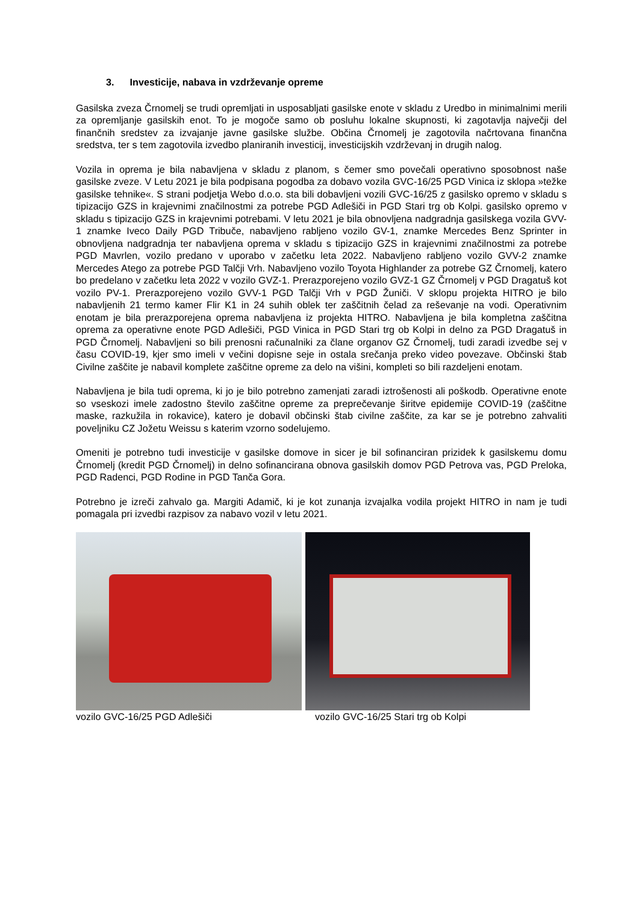3. Investicije, nabava in vzdrževanje opreme
Gasilska zveza Črnomelj se trudi opremljati in usposabljati gasilske enote v skladu z Uredbo in minimalnimi merili za opremljanje gasilskih enot. To je mogoče samo ob posluhu lokalne skupnosti, ki zagotavlja največji del finančnih sredstev za izvajanje javne gasilske službe. Občina Črnomelj je zagotovila načrtovana finančna sredstva, ter s tem zagotovila izvedbo planiranih investicij, investicijskih vzdrževanj in drugih nalog.
Vozila in oprema je bila nabavljena v skladu z planom, s čemer smo povečali operativno sposobnost naše gasilske zveze. V Letu 2021 je bila podpisana pogodba za dobavo vozila GVC-16/25 PGD Vinica iz sklopa »težke gasilske tehnike«. S strani podjetja Webo d.o.o. sta bili dobavljeni vozili GVC-16/25 z gasilsko opremo v skladu s tipizacijo GZS in krajevnimi značilnostmi za potrebe PGD Adlešiči in PGD Stari trg ob Kolpi. gasilsko opremo v skladu s tipizacijo GZS in krajevnimi potrebami. V letu 2021 je bila obnovljena nadgradnja gasilskega vozila GVV-1 znamke Iveco Daily PGD Tribuče, nabavljeno rabljeno vozilo GV-1, znamke Mercedes Benz Sprinter in obnovljena nadgradnja ter nabavljena oprema v skladu s tipizacijo GZS in krajevnimi značilnostmi za potrebe PGD Mavrlen, vozilo predano v uporabo v začetku leta 2022. Nabavljeno rabljeno vozilo GVV-2 znamke Mercedes Atego za potrebe PGD Talčji Vrh. Nabavljeno vozilo Toyota Highlander za potrebe GZ Črnomelj, katero bo predelano v začetku leta 2022 v vozilo GVZ-1. Prerazporejeno vozilo GVZ-1 GZ Črnomelj v PGD Dragatuš kot vozilo PV-1. Prerazporejeno vozilo GVV-1 PGD Talčji Vrh v PGD Žuniči. V sklopu projekta HITRO je bilo nabavljenih 21 termo kamer Flir K1 in 24 suhih oblek ter zaščitnih čelad za reševanje na vodi. Operativnim enotam je bila prerazporejena oprema nabavljena iz projekta HITRO. Nabavljena je bila kompletna zaščitna oprema za operativne enote PGD Adlešiči, PGD Vinica in PGD Stari trg ob Kolpi in delno za PGD Dragatuš in PGD Črnomelj. Nabavljeni so bili prenosni računalniki za člane organov GZ Črnomelj, tudi zaradi izvedbe sej v času COVID-19, kjer smo imeli v večini dopisne seje in ostala srečanja preko video povezave. Občinski štab Civilne zaščite je nabavil komplete zaščitne opreme za delo na višini, kompleti so bili razdeljeni enotam.
Nabavljena je bila tudi oprema, ki jo je bilo potrebno zamenjati zaradi iztrošenosti ali poškodb. Operativne enote so vseskozi imele zadostno število zaščitne opreme za preprečevanje širitve epidemije COVID-19 (zaščitne maske, razkužila in rokavice), katero je dobavil občinski štab civilne zaščite, za kar se je potrebno zahvaliti poveljniku CZ Jožetu Weissu s katerim vzorno sodelujemo.
Omeniti je potrebno tudi investicije v gasilske domove in sicer je bil sofinanciran prizidek k gasilskemu domu Črnomelj (kredit PGD Črnomelj) in delno sofinancirana obnova gasilskih domov PGD Petrova vas, PGD Preloka, PGD Radenci, PGD Rodine in PGD Tanča Gora.
Potrebno je izreči zahvalo ga. Margiti Adamič, ki je kot zunanja izvajalka vodila projekt HITRO in nam je tudi pomagala pri izvedbi razpisov za nabavo vozil v letu 2021.
vozilo GVC-16/25 PGD Adlešiči vozilo GVC-16/25 Stari trg ob Kolpi